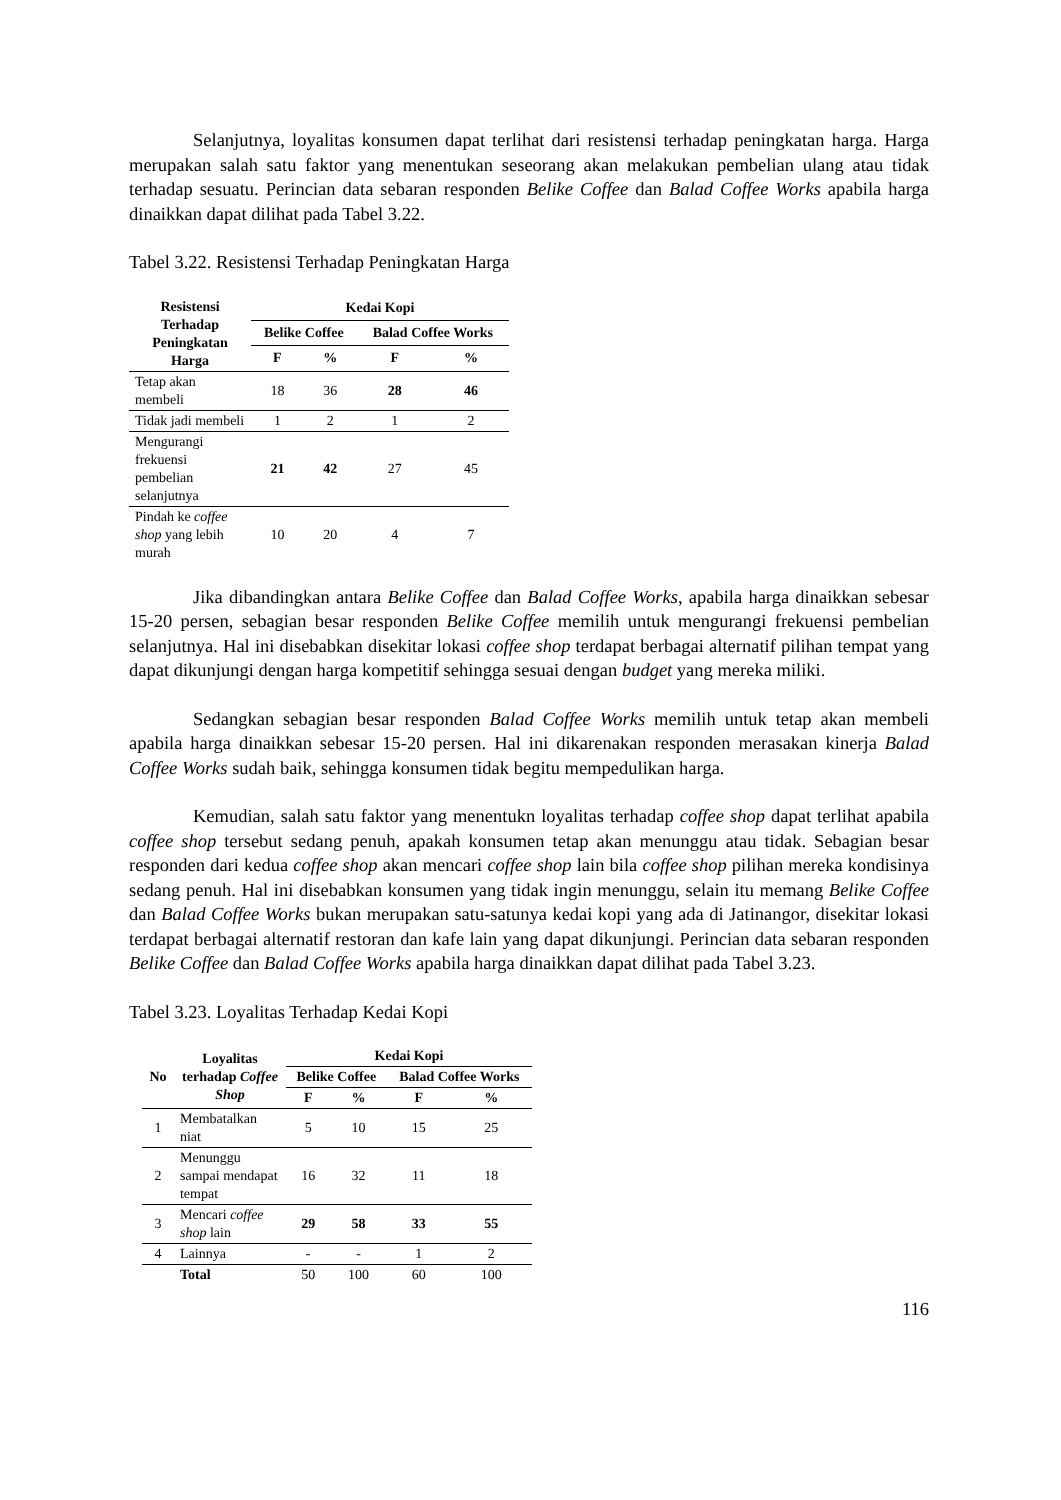Selanjutnya, loyalitas konsumen dapat terlihat dari resistensi terhadap peningkatan harga. Harga merupakan salah satu faktor yang menentukan seseorang akan melakukan pembelian ulang atau tidak terhadap sesuatu. Perincian data sebaran responden Belike Coffee dan Balad Coffee Works apabila harga dinaikkan dapat dilihat pada Tabel 3.22.
Tabel 3.22. Resistensi Terhadap Peningkatan Harga
| Resistensi Terhadap Peningkatan Harga | Kedai Kopi | | | |
| --- | --- | --- | --- | --- |
| | Belike Coffee | | Balad Coffee Works | |
| | F | % | F | % |
| Tetap akan membeli | 18 | 36 | 28 | 46 |
| Tidak jadi membeli | 1 | 2 | 1 | 2 |
| Mengurangi frekuensi pembelian selanjutnya | 21 | 42 | 27 | 45 |
| Pindah ke coffee shop yang lebih murah | 10 | 20 | 4 | 7 |
Jika dibandingkan antara Belike Coffee dan Balad Coffee Works, apabila harga dinaikkan sebesar 15-20 persen, sebagian besar responden Belike Coffee memilih untuk mengurangi frekuensi pembelian selanjutnya. Hal ini disebabkan disekitar lokasi coffee shop terdapat berbagai alternatif pilihan tempat yang dapat dikunjungi dengan harga kompetitif sehingga sesuai dengan budget yang mereka miliki.
Sedangkan sebagian besar responden Balad Coffee Works memilih untuk tetap akan membeli apabila harga dinaikkan sebesar 15-20 persen. Hal ini dikarenakan responden merasakan kinerja Balad Coffee Works sudah baik, sehingga konsumen tidak begitu mempedulikan harga.
Kemudian, salah satu faktor yang menentukn loyalitas terhadap coffee shop dapat terlihat apabila coffee shop tersebut sedang penuh, apakah konsumen tetap akan menunggu atau tidak. Sebagian besar responden dari kedua coffee shop akan mencari coffee shop lain bila coffee shop pilihan mereka kondisinya sedang penuh. Hal ini disebabkan konsumen yang tidak ingin menunggu, selain itu memang Belike Coffee dan Balad Coffee Works bukan merupakan satu-satunya kedai kopi yang ada di Jatinangor, disekitar lokasi terdapat berbagai alternatif restoran dan kafe lain yang dapat dikunjungi. Perincian data sebaran responden Belike Coffee dan Balad Coffee Works apabila harga dinaikkan dapat dilihat pada Tabel 3.23.
Tabel 3.23. Loyalitas Terhadap Kedai Kopi
| No | Loyalitas terhadap Coffee Shop | Kedai Kopi | | | |
| --- | --- | --- | --- | --- | --- |
| | | Belike Coffee | | Balad Coffee Works | |
| | | F | % | F | % |
| 1 | Membatalkan niat | 5 | 10 | 15 | 25 |
| 2 | Menunggu sampai mendapat tempat | 16 | 32 | 11 | 18 |
| 3 | Mencari coffee shop lain | 29 | 58 | 33 | 55 |
| 4 | Lainnya | - | - | 1 | 2 |
| | Total | 50 | 100 | 60 | 100 |
116